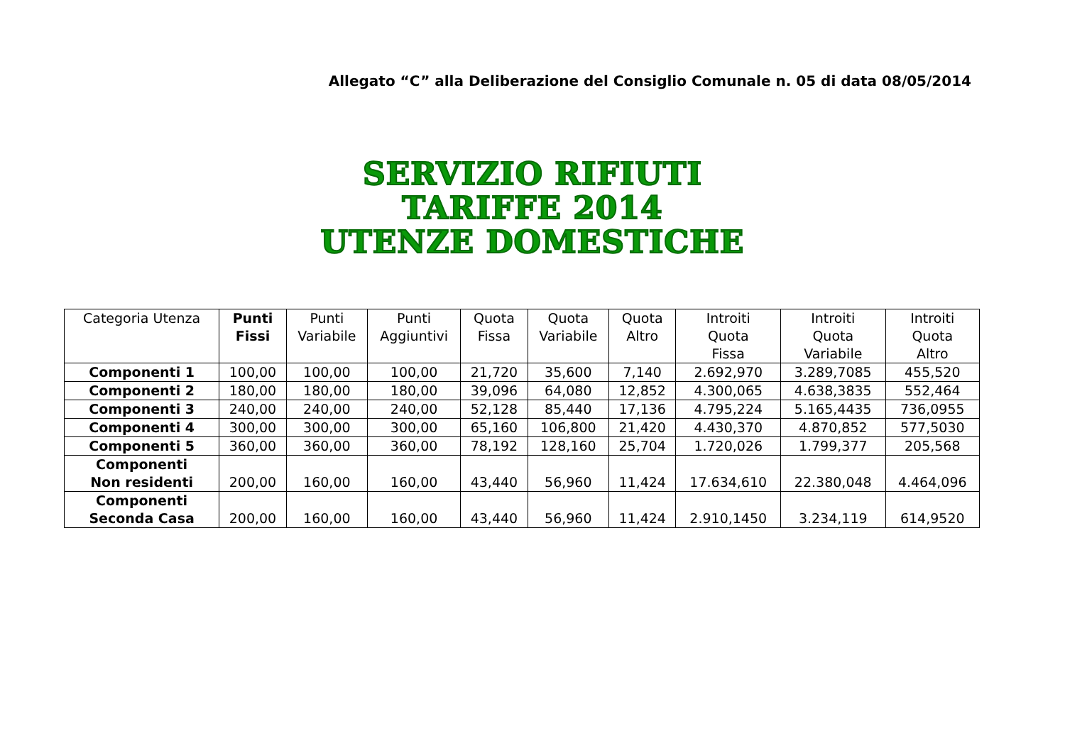Allegato “C” alla Deliberazione del Consiglio Comunale n. 05 di data 08/05/2014
SERVIZIO RIFIUTI
TARIFFE 2014
UTENZE DOMESTICHE
| Categoria Utenza | Punti Fissi | Punti Variabile | Punti Aggiuntivi | Quota Fissa | Quota Variabile | Quota Altro | Introiti Quota Fissa | Introiti Quota Variabile | Introiti Quota Altro |
| --- | --- | --- | --- | --- | --- | --- | --- | --- | --- |
| Componenti 1 | 100,00 | 100,00 | 100,00 | 21,720 | 35,600 | 7,140 | 2.692,970 | 3.289,7085 | 455,520 |
| Componenti 2 | 180,00 | 180,00 | 180,00 | 39,096 | 64,080 | 12,852 | 4.300,065 | 4.638,3835 | 552,464 |
| Componenti 3 | 240,00 | 240,00 | 240,00 | 52,128 | 85,440 | 17,136 | 4.795,224 | 5.165,4435 | 736,0955 |
| Componenti 4 | 300,00 | 300,00 | 300,00 | 65,160 | 106,800 | 21,420 | 4.430,370 | 4.870,852 | 577,5030 |
| Componenti 5 | 360,00 | 360,00 | 360,00 | 78,192 | 128,160 | 25,704 | 1.720,026 | 1.799,377 | 205,568 |
| Componenti Non residenti | 200,00 | 160,00 | 160,00 | 43,440 | 56,960 | 11,424 | 17.634,610 | 22.380,048 | 4.464,096 |
| Componenti Seconda Casa | 200,00 | 160,00 | 160,00 | 43,440 | 56,960 | 11,424 | 2.910,1450 | 3.234,119 | 614,9520 |